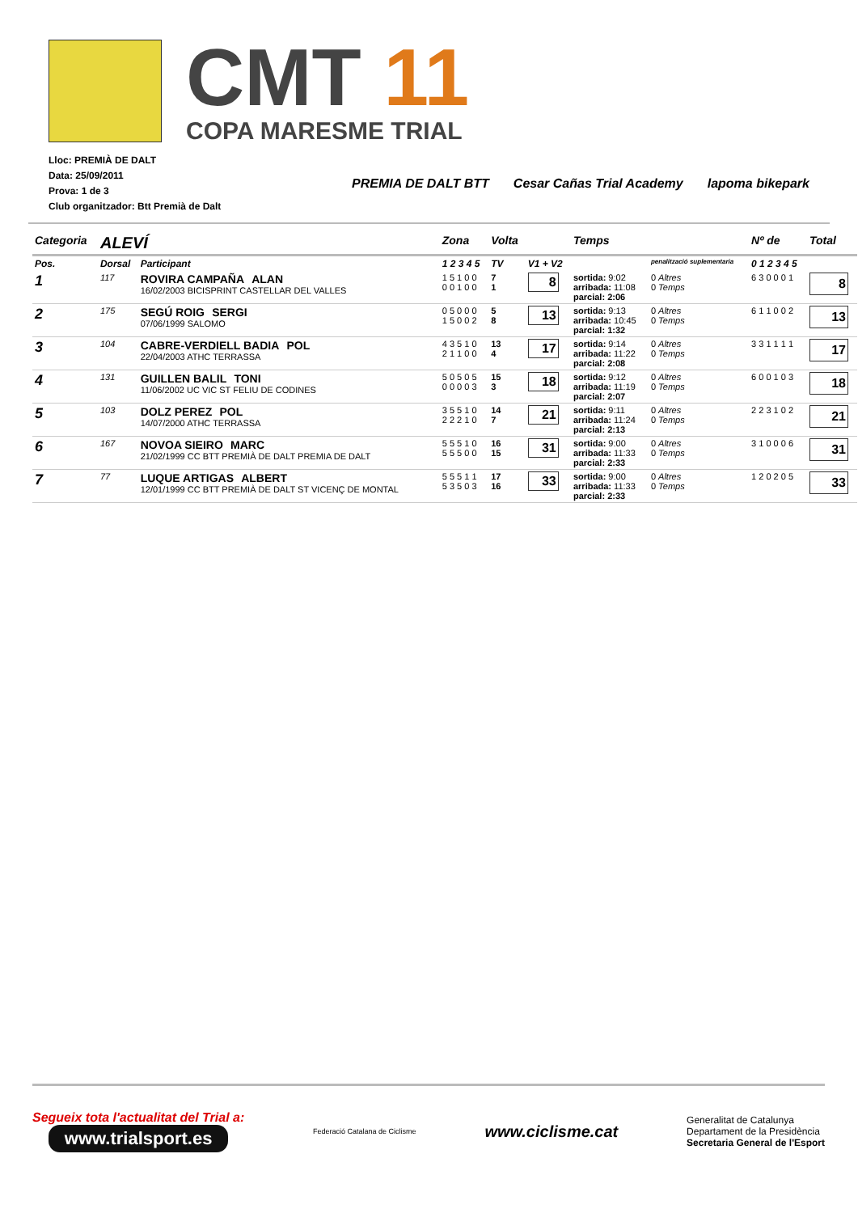CMT 11
COPA MARESME TRIAL
Lloc: PREMIÀ DE DALT
Data: 25/09/2011
Prova: 1 de 3
Club organitzador: Btt Premià de Dalt
PREMIA DE DALT BTT Cesar Cañas Trial Academy lapoma bikepark
| Categoria | ALEVÍ | | Zona | Volta | | Temps | | Nº de | Total |
| --- | --- | --- | --- | --- | --- | --- | --- | --- | --- |
| Pos. | Dorsal | Participant | 1 2 3 4 5 | TV | V1 + V2 | | penalització suplementaria | 0 1 2 3 4 5 | |
| 1 | 117 | ROVIRA CAMPAÑA ALAN 16/02/2003 BICISPRINT CASTELLAR DEL VALLES | 1 5 1 0 0 0 0 1 0 0 | 7 1 | 8 | sortida: 9:02 arribada: 11:08 parcial: 2:06 | 0 Altres 0 Temps | 6 3 0 0 0 1 | 8 |
| 2 | 175 | SEGÚ ROIG SERGI 07/06/1999 SALOMO | 0 5 0 0 0 1 5 0 0 2 | 5 8 | 13 | sortida: 9:13 arribada: 10:45 parcial: 1:32 | 0 Altres 0 Temps | 6 1 1 0 0 2 | 13 |
| 3 | 104 | CABRE-VERDIELL BADIA POL 22/04/2003 ATHC TERRASSA | 4 3 5 1 0 2 1 1 0 0 | 13 4 | 17 | sortida: 9:14 arribada: 11:22 parcial: 2:08 | 0 Altres 0 Temps | 3 3 1 1 1 1 | 17 |
| 4 | 131 | GUILLEN BALIL TONI 11/06/2002 UC VIC ST FELIU DE CODINES | 5 0 5 0 5 0 0 0 0 3 | 15 3 | 18 | sortida: 9:12 arribada: 11:19 parcial: 2:07 | 0 Altres 0 Temps | 6 0 0 1 0 3 | 18 |
| 5 | 103 | DOLZ PEREZ POL 14/07/2000 ATHC TERRASSA | 3 5 5 1 0 2 2 2 1 0 | 14 7 | 21 | sortida: 9:11 arribada: 11:24 parcial: 2:13 | 0 Altres 0 Temps | 2 2 3 1 0 2 | 21 |
| 6 | 167 | NOVOA SIEIRO MARC 21/02/1999 CC BTT PREMIÀ DE DALT PREMIA DE DALT | 5 5 5 1 0 5 5 5 0 0 | 16 15 | 31 | sortida: 9:00 arribada: 11:33 parcial: 2:33 | 0 Altres 0 Temps | 3 1 0 0 0 6 | 31 |
| 7 | 77 | LUQUE ARTIGAS ALBERT 12/01/1999 CC BTT PREMIÀ DE DALT ST VICENÇ DE MONTAL | 5 5 5 1 1 5 3 5 0 3 | 17 16 | 33 | sortida: 9:00 arribada: 11:33 parcial: 2:33 | 0 Altres 0 Temps | 1 2 0 2 0 5 | 33 |
Segueix tota l'actualitat del Trial a:
www.trialsport.es
Federació Catalana de Ciclisme
www.ciclisme.cat
Generalitat de Catalunya
Departament de la Presidència
Secretaria General de l'Esport